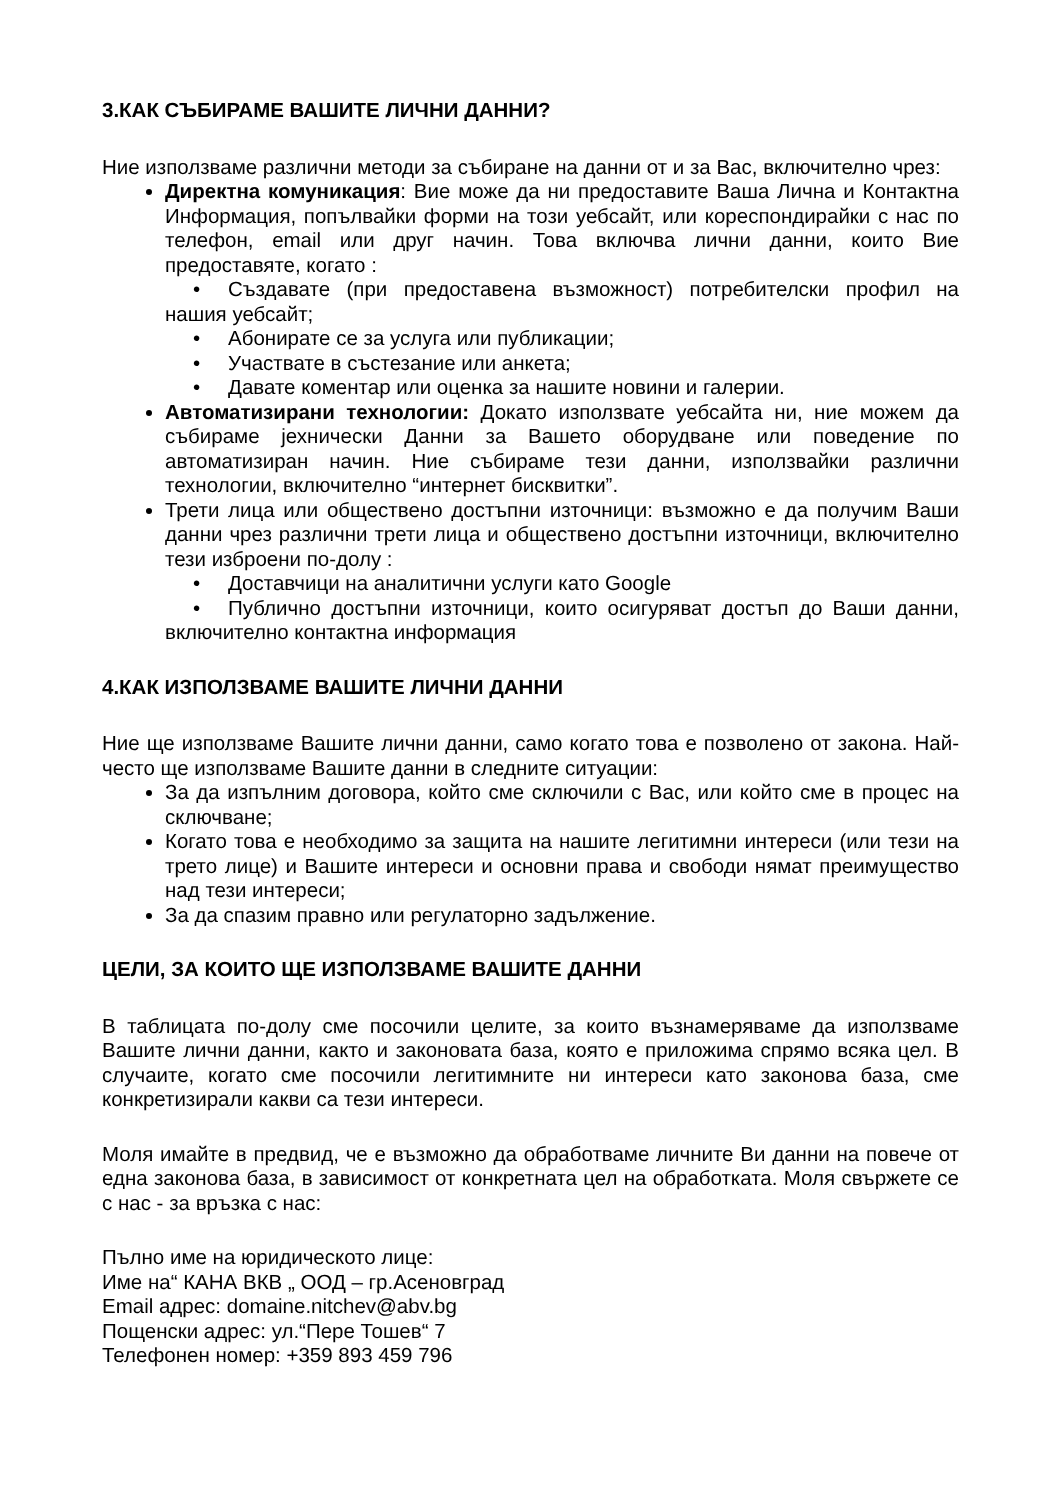3.КАК СЪБИРАМЕ ВАШИТЕ ЛИЧНИ ДАННИ?
Ние използваме различни методи за събиране на данни от и за Вас, включително чрез:
Директна комуникация: Вие може да ни предоставите Ваша Лична и Контактна Информация, попълвайки форми на този уебсайт, или кореспондирайки с нас по телефон, email или друг начин. Това включва лични данни, които Вие предоставяте, когато :
• Създавате (при предоставена възможност) потребителски профил на нашия уебсайт;
• Абонирате се за услуга или публикации;
• Участвате в състезание или анкета;
• Давате коментар или оценка за нашите новини и галерии.
Автоматизирани технологии: Докато използвате уебсайта ни, ние можем да събираме јехнически Данни за Вашето оборудване или поведение по автоматизиран начин. Ние събираме тези данни, използвайки различни технологии, включително “интернет бисквитки”.
Трети лица или обществено достъпни източници: възможно е да получим Ваши данни чрез различни трети лица и обществено достъпни източници, включително тези изброени по-долу :
• Доставчици на аналитични услуги като Google
• Публично достъпни източници, които осигуряват достъп до Ваши данни, включително контактна информация
4.КАК ИЗПОЛЗВАМЕ ВАШИТЕ ЛИЧНИ ДАННИ
Ние ще използваме Вашите лични данни, само когато това е позволено от закона. Най-често ще използваме Вашите данни в следните ситуации:
За да изпълним договора, който сме сключили с Вас, или който сме в процес на сключване;
Когато това е необходимо за защита на нашите легитимни интереси (или тези на трето лице) и Вашите интереси и основни права и свободи нямат преимущество над тези интереси;
За да спазим правно или регулаторно задължение.
ЦЕЛИ, ЗА КОИТО ЩЕ ИЗПОЛЗВАМЕ ВАШИТЕ ДАННИ
В таблицата по-долу сме посочили целите, за които възнамеряваме да използваме Вашите лични данни, както и законовата база, която е приложима спрямо всяка цел. В случаите, когато сме посочили легитимните ни интереси като законова база, сме конкретизирали какви са тези интереси.
Моля имайте в предвид, че е възможно да обработваме личните Ви данни на повече от една законова база, в зависимост от конкретната цел на обработката. Моля свържете се с нас - за връзка с нас:
Пълно име на юридическото лице:
Име на“ КАНА ВКВ „ ООД – гр.Асеновград
Email адрес: domaine.nitchev@abv.bg
Пощенски адрес: ул.“Пере Тошев“ 7
Телефонен номер: +359 893 459 796